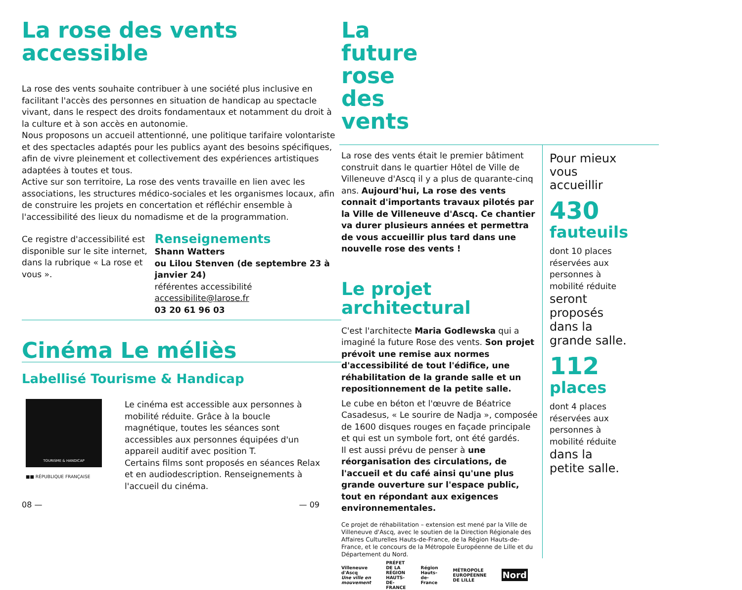La rose des vents
accessible
La rose des vents souhaite contribuer à une société plus inclusive en facilitant l'accès des personnes en situation de handicap au spectacle vivant, dans le respect des droits fondamentaux et notamment du droit à la culture et à son accès en autonomie.
Nous proposons un accueil attentionné, une politique tarifaire volontariste et des spectacles adaptés pour les publics ayant des besoins spécifiques, afin de vivre pleinement et collectivement des expériences artistiques adaptées à toutes et tous.
Active sur son territoire, La rose des vents travaille en lien avec les associations, les structures médico-sociales et les organismes locaux, afin de construire les projets en concertation et réfléchir ensemble à l'accessibilité des lieux du nomadisme et de la programmation.
Ce registre d'accessibilité est disponible sur le site internet, dans la rubrique « La rose et vous ».
Renseignements
Shann Watters
ou Lilou Stenven (de septembre 23 à janvier 24)
référentes accessibilité
accessibilite@larose.fr
03 20 61 96 03
Cinéma Le méliès
Labellisé Tourisme & Handicap
TOURISME & HANDICAP
■■ RÉPUBLIQUE FRANÇAISE
Le cinéma est accessible aux personnes à mobilité réduite. Grâce à la boucle magnétique, toutes les séances sont accessibles aux personnes équipées d'un appareil auditif avec position T.
Certains films sont proposés en séances Relax et en audiodescription. Renseignements à l'accueil du cinéma.
08 —
La future
rose des vents
La rose des vents était le premier bâtiment construit dans le quartier Hôtel de Ville de Villeneuve d'Ascq il y a plus de quarante-cinq ans. Aujourd'hui, La rose des vents connait d'importants travaux pilotés par la Ville de Villeneuve d'Ascq. Ce chantier va durer plusieurs années et permettra de vous accueillir plus tard dans une nouvelle rose des vents !
Le projet
architectural
C'est l'architecte Maria Godlewska qui a imaginé la future Rose des vents. Son projet prévoit une remise aux normes d'accessibilité de tout l'édifice, une réhabilitation de la grande salle et un repositionnement de la petite salle.
Le cube en béton et l'œuvre de Béatrice Casadesus, « Le sourire de Nadja », composée de 1600 disques rouges en façade principale et qui est un symbole fort, ont été gardés.
Il est aussi prévu de penser à une réorganisation des circulations, de l'accueil et du café ainsi qu'une plus grande ouverture sur l'espace public, tout en répondant aux exigences environnementales.
Ce projet de réhabilitation – extension est mené par la Ville de Villeneuve d'Ascq, avec le soutien de la Direction Régionale des Affaires Culturelles Hauts-de-France, de la Région Hauts-de-France, et le concours de la Métropole Européenne de Lille et du Département du Nord.
Pour mieux vous accueillir
430
fauteuils
dont 10 places réservées aux personnes à mobilité réduite
seront proposés dans la grande salle.
112
places
dont 4 places réservées aux personnes à mobilité réduite
dans la petite salle.
Villeneuve d'Ascq
Une ville en mouvement PRÉFET DE LA RÉGION HAUTS-DE-FRANCE Région Hauts-de-France MÉTROPOLE EUROPÉENNE DE LILLE Nord
— 09